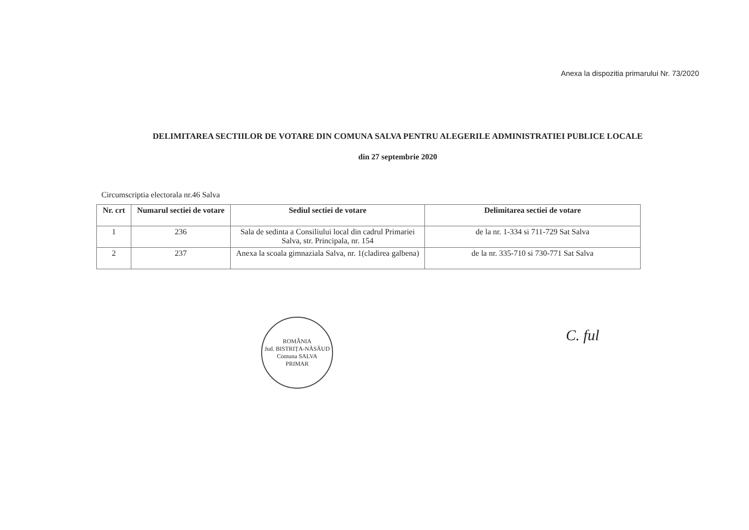Anexa la dispozitia primarului Nr. 73/2020
DELIMITAREA SECTIILOR DE VOTARE DIN COMUNA SALVA PENTRU ALEGERILE ADMINISTRATIEI PUBLICE LOCALE
din 27 septembrie 2020
Circumscriptia electorala nr.46 Salva
| Nr. crt | Numarul sectiei de votare | Sediul sectiei de votare | Delimitarea sectiei de votare |
| --- | --- | --- | --- |
| 1 | 236 | Sala de sedinta a Consiliului local din cadrul Primariei Salva, str. Principala, nr. 154 | de la nr. 1-334 si 711-729 Sat Salva |
| 2 | 237 | Anexa la scoala gimnaziala Salva, nr. 1(cladirea galbena) | de la nr. 335-710 si 730-771 Sat Salva |
ROMÂNIA
Jud. BISTRIȚA-NĂSĂUD Comuna SALVA
PRIMAR
C. ful